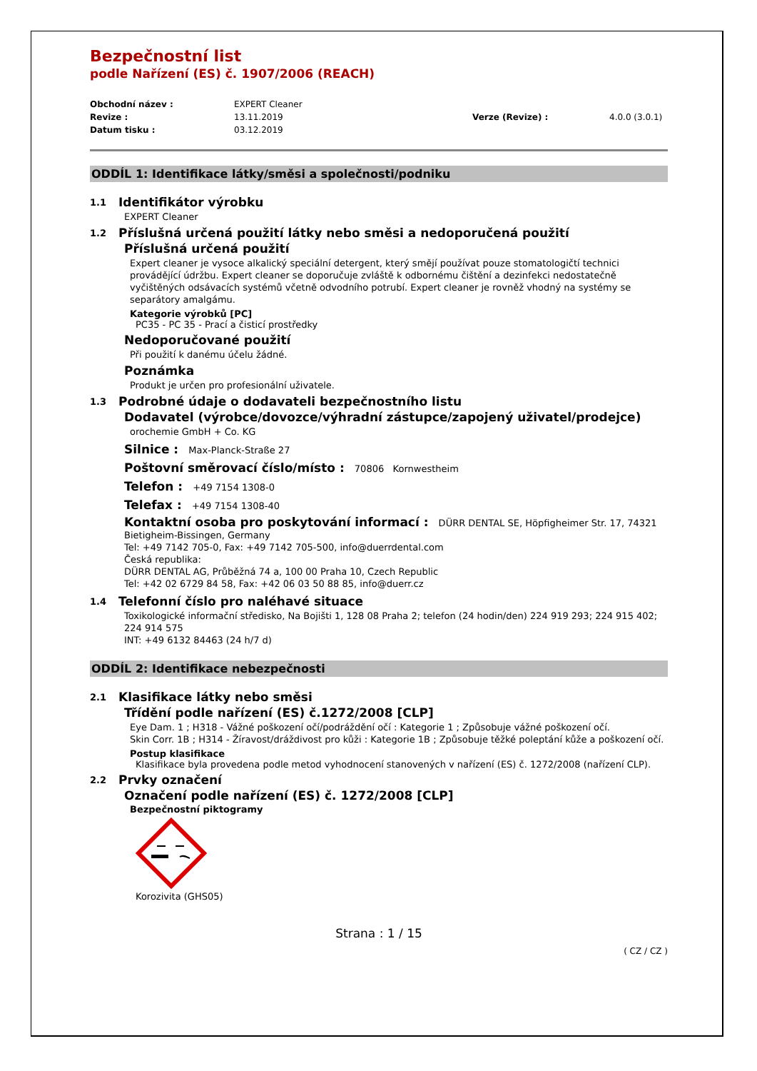Bezpečnostní list
podle Nařízení (ES) č. 1907/2006 (REACH)
Obchodní název :
EXPERT Cleaner
Revize :
13.11.2019
Verze (Revize) :
4.0.0 (3.0.1)
Datum tisku :
03.12.2019
ODDÍL 1: Identifikace látky/směsi a společnosti/podniku
1.1 Identifikátor výrobku
EXPERT Cleaner
1.2 Příslušná určená použití látky nebo směsi a nedoporučená použití
Příslušná určená použití
Expert cleaner je vysoce alkalický speciální detergent, který smějí používat pouze stomatologičtí technici provádějící údržbu. Expert cleaner se doporučuje zvláště k odbornému čištění a dezinfekci nedostatečně vyčištěných odsávacích systémů včetně odvodního potrubí. Expert cleaner je rovněž vhodný na systémy se separátory amalgámu.
Kategorie výrobků [PC]
PC35 - PC 35 - Prací a čisticí prostředky
Nedoporučované použití
Při použití k danému účelu žádné.
Poznámka
Produkt je určen pro profesionální uživatele.
1.3 Podrobné údaje o dodavateli bezpečnostního listu
Dodavatel (výrobce/dovozce/výhradní zástupce/zapojený uživatel/prodejce)
orochemie GmbH + Co. KG
Silnice : Max-Planck-Straße 27
Poštovní směrovací číslo/místo : 70806 Kornwestheim
Telefon : +49 7154 1308-0
Telefax : +49 7154 1308-40
Kontaktní osoba pro poskytování informací : DÜRR DENTAL SE, Höpfigheimer Str. 17, 74321 Bietigheim-Bissingen, Germany
Tel: +49 7142 705-0, Fax: +49 7142 705-500, info@duerrdental.com
Česká republika:
DÜRR DENTAL AG, Průběžná 74 a, 100 00 Praha 10, Czech Republic
Tel: +42 02 6729 84 58, Fax: +42 06 03 50 88 85, info@duerr.cz
1.4 Telefonní číslo pro naléhavé situace
Toxikologické informační středisko, Na Bojišti 1, 128 08 Praha 2; telefon (24 hodin/den) 224 919 293; 224 915 402; 224 914 575
INT: +49 6132 84463 (24 h/7 d)
ODDÍL 2: Identifikace nebezpečnosti
2.1 Klasifikace látky nebo směsi
Třídění podle nařízení (ES) č.1272/2008 [CLP]
Eye Dam. 1 ; H318 - Vážné poškození očí/podráždění očí : Kategorie 1 ; Způsobuje vážné poškození očí.
Skin Corr. 1B ; H314 - Žíravost/dráždivost pro kůži : Kategorie 1B ; Způsobuje těžké poleptání kůže a poškození očí.
Postup klasifikace
Klasifikace byla provedena podle metod vyhodnocení stanovených v nařízení (ES) č. 1272/2008 (nařízení CLP).
2.2 Prvky označení
Označení podle nařízení (ES) č. 1272/2008 [CLP]
Bezpečnostní piktogramy
Korozivita (GHS05)
Strana : 1 / 15
( CZ / CZ )